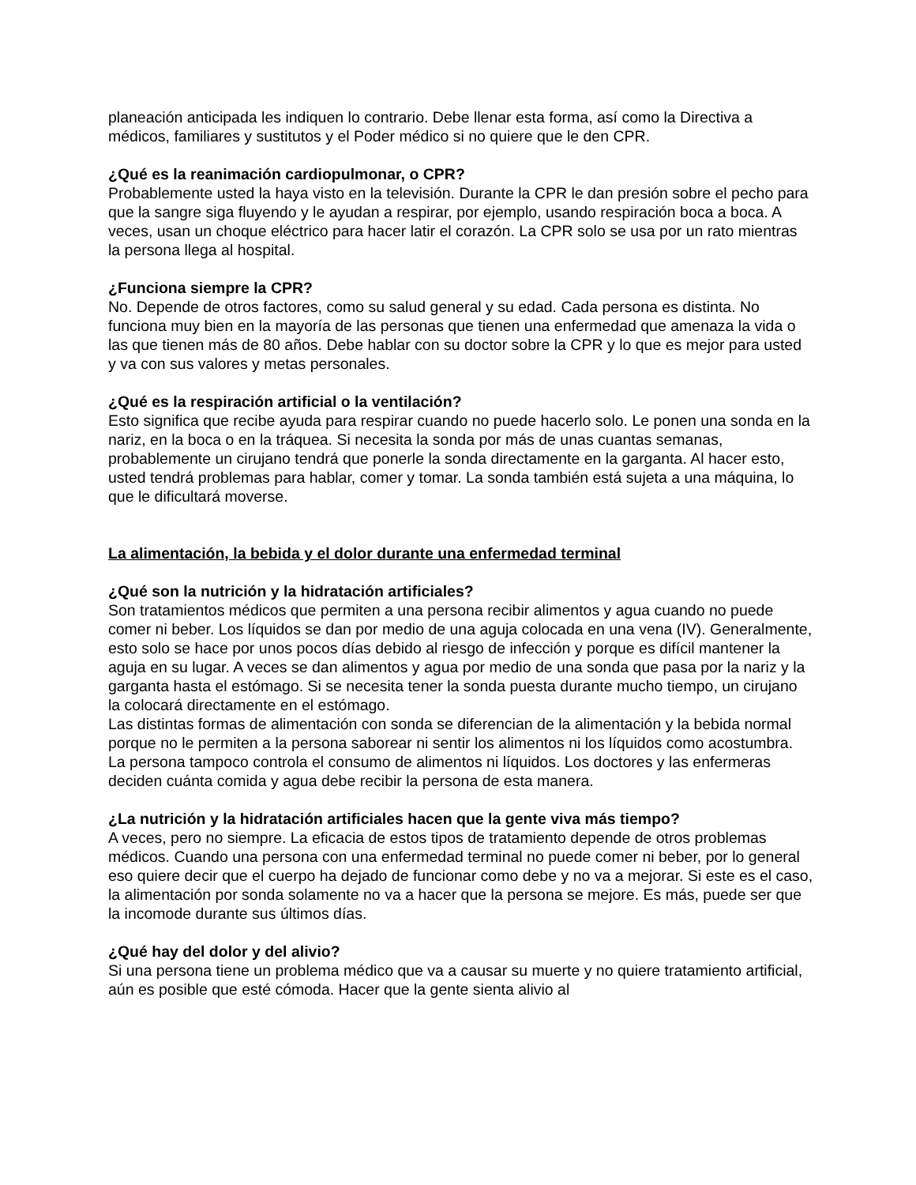planeación anticipada les indiquen lo contrario. Debe llenar esta forma, así como la Directiva a médicos, familiares y sustitutos y el Poder médico si no quiere que le den CPR.
¿Qué es la reanimación cardiopulmonar, o CPR?
Probablemente usted la haya visto en la televisión. Durante la CPR le dan presión sobre el pecho para que la sangre siga fluyendo y le ayudan a respirar, por ejemplo, usando respiración boca a boca. A veces, usan un choque eléctrico para hacer latir el corazón. La CPR solo se usa por un rato mientras la persona llega al hospital.
¿Funciona siempre la CPR?
No. Depende de otros factores, como su salud general y su edad. Cada persona es distinta. No funciona muy bien en la mayoría de las personas que tienen una enfermedad que amenaza la vida o las que tienen más de 80 años. Debe hablar con su doctor sobre la CPR y lo que es mejor para usted y va con sus valores y metas personales.
¿Qué es la respiración artificial o la ventilación?
Esto significa que recibe ayuda para respirar cuando no puede hacerlo solo. Le ponen una sonda en la nariz, en la boca o en la tráquea. Si necesita la sonda por más de unas cuantas semanas, probablemente un cirujano tendrá que ponerle la sonda directamente en la garganta. Al hacer esto, usted tendrá problemas para hablar, comer y tomar. La sonda también está sujeta a una máquina, lo que le dificultará moverse.
La alimentación, la bebida y el dolor durante una enfermedad terminal
¿Qué son la nutrición y la hidratación artificiales?
Son tratamientos médicos que permiten a una persona recibir alimentos y agua cuando no puede comer ni beber. Los líquidos se dan por medio de una aguja colocada en una vena (IV). Generalmente, esto solo se hace por unos pocos días debido al riesgo de infección y porque es difícil mantener la aguja en su lugar. A veces se dan alimentos y agua por medio de una sonda que pasa por la nariz y la garganta hasta el estómago. Si se necesita tener la sonda puesta durante mucho tiempo, un cirujano la colocará directamente en el estómago.
Las distintas formas de alimentación con sonda se diferencian de la alimentación y la bebida normal porque no le permiten a la persona saborear ni sentir los alimentos ni los líquidos como acostumbra. La persona tampoco controla el consumo de alimentos ni líquidos. Los doctores y las enfermeras deciden cuánta comida y agua debe recibir la persona de esta manera.
¿La nutrición y la hidratación artificiales hacen que la gente viva más tiempo?
A veces, pero no siempre. La eficacia de estos tipos de tratamiento depende de otros problemas médicos. Cuando una persona con una enfermedad terminal no puede comer ni beber, por lo general eso quiere decir que el cuerpo ha dejado de funcionar como debe y no va a mejorar. Si este es el caso, la alimentación por sonda solamente no va a hacer que la persona se mejore. Es más, puede ser que la incomode durante sus últimos días.
¿Qué hay del dolor y del alivio?
Si una persona tiene un problema médico que va a causar su muerte y no quiere tratamiento artificial, aún es posible que esté cómoda. Hacer que la gente sienta alivio al